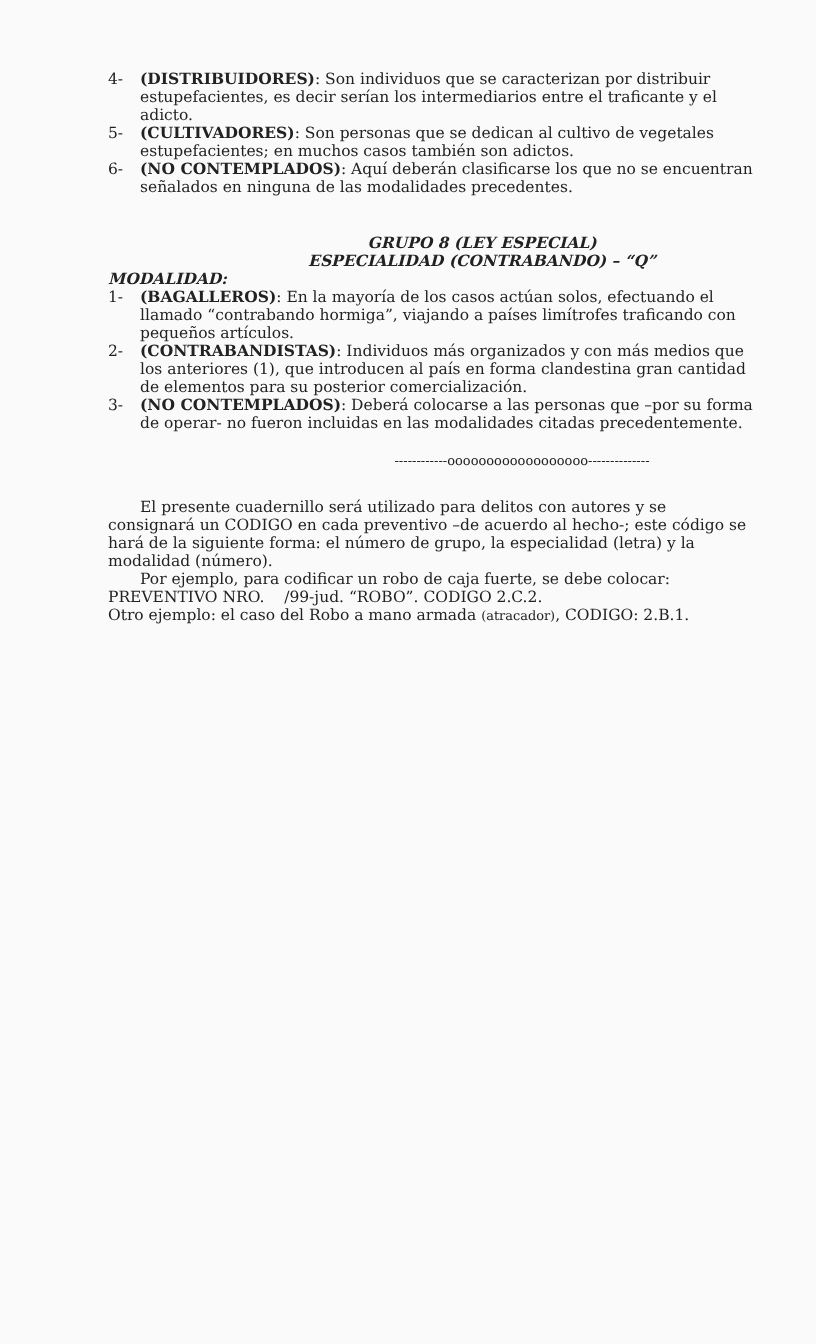4- (DISTRIBUIDORES): Son individuos que se caracterizan por distribuir estupefacientes, es decir serían los intermediarios entre el traficante y el adicto.
5- (CULTIVADORES): Son personas que se dedican al cultivo de vegetales estupefacientes; en muchos casos también son adictos.
6- (NO CONTEMPLADOS): Aquí deberán clasificarse los que no se encuentran señalados en ninguna de las modalidades precedentes.
GRUPO 8 (LEY ESPECIAL)
ESPECIALIDAD (CONTRABANDO) – “Q”
MODALIDAD:
1- (BAGALLEROS): En la mayoría de los casos actúan solos, efectuando el llamado “contrabando hormiga”, viajando a países limítrofes traficando con pequeños artículos.
2- (CONTRABANDISTAS): Individuos más organizados y con más medios que los anteriores (1), que introducen al país en forma clandestina gran cantidad de elementos para su posterior comercialización.
3- (NO CONTEMPLADOS): Deberá colocarse a las personas que –por su forma de operar- no fueron incluidas en las modalidades citadas precedentemente.
------------oooooooooooooooooo--------------
El presente cuadernillo será utilizado para delitos con autores y se consignará un CODIGO en cada preventivo –de acuerdo al hecho-; este código se hará de la siguiente forma: el número de grupo, la especialidad (letra) y la modalidad (número).
Por ejemplo, para codificar un robo de caja fuerte, se debe colocar:
PREVENTIVO NRO. /99-jud. “ROBO”. CODIGO 2.C.2.
Otro ejemplo: el caso del Robo a mano armada (atracador), CODIGO: 2.B.1.